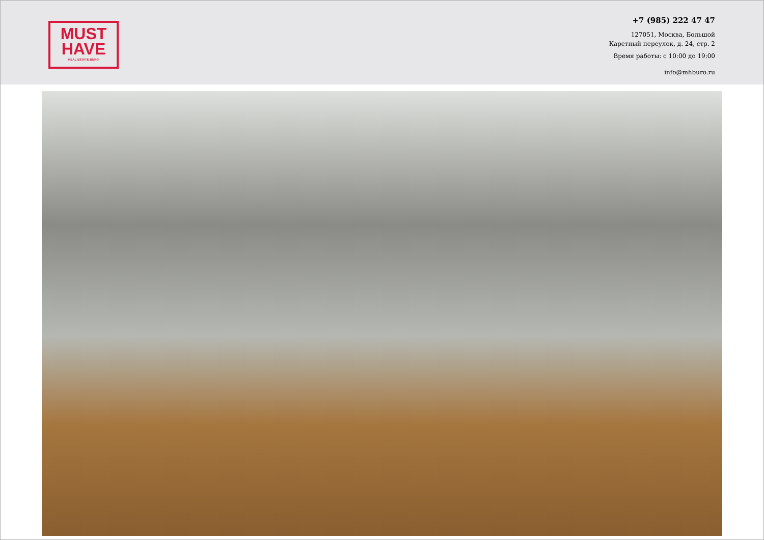MUST
HAVE
REAL ESTATE BURO
+7 (985) 222 47 47
127051, Москва, Большой
Каретный переулок, д. 24, стр. 2
Время работы: с 10:00 до 19:00
info@mhburo.ru